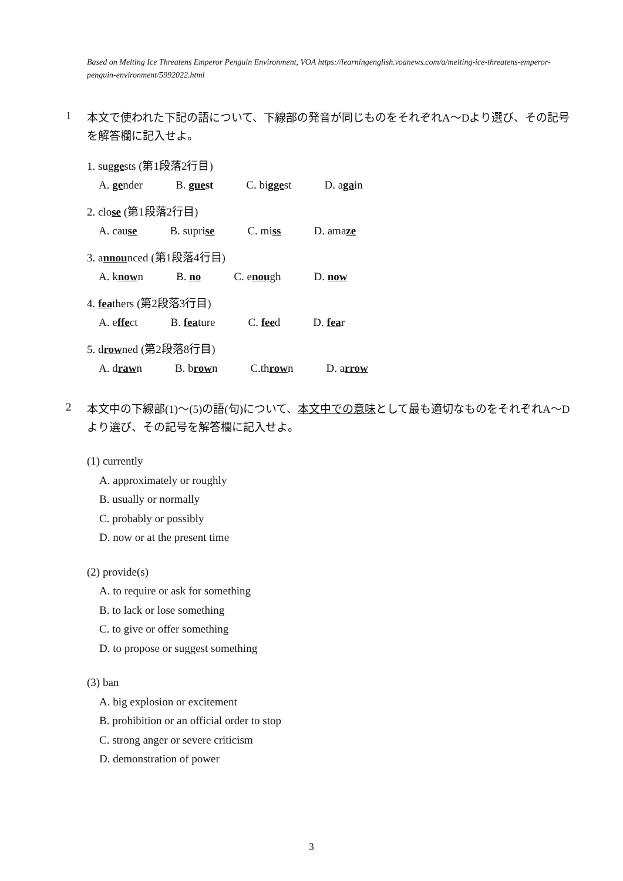Based on Melting Ice Threatens Emperor Penguin Environment, VOA https://learningenglish.voanews.com/a/melting-ice-threatens-emperor-penguin-environment/5992022.html
1 本文で使われた下記の語について、下線部の発音が同じものをそれぞれA〜Dより選び、その記号を解答欄に記入せよ。
1. suggests (第1段落2行目)
A. gender B. guest C. biggest D. again
2. close (第1段落2行目)
A. cause B. suprise C. miss D. amaze
3. announced (第1段落4行目)
A. known B. no C. enough D. now
4. feathers (第2段落3行目)
A. effect B. feature C. feed D. fear
5. drowned (第2段落8行目)
A. drawn B. brown C.thrown D. arrow
2 本文中の下線部(1)〜(5)の語(句)について、本文中での意味として最も適切なものをそれぞれA〜Dより選び、その記号を解答欄に記入せよ。
(1) currently
A. approximately or roughly
B. usually or normally
C. probably or possibly
D. now or at the present time
(2) provide(s)
A. to require or ask for something
B. to lack or lose something
C. to give or offer something
D. to propose or suggest something
(3) ban
A. big explosion or excitement
B. prohibition or an official order to stop
C. strong anger or severe criticism
D. demonstration of power
3